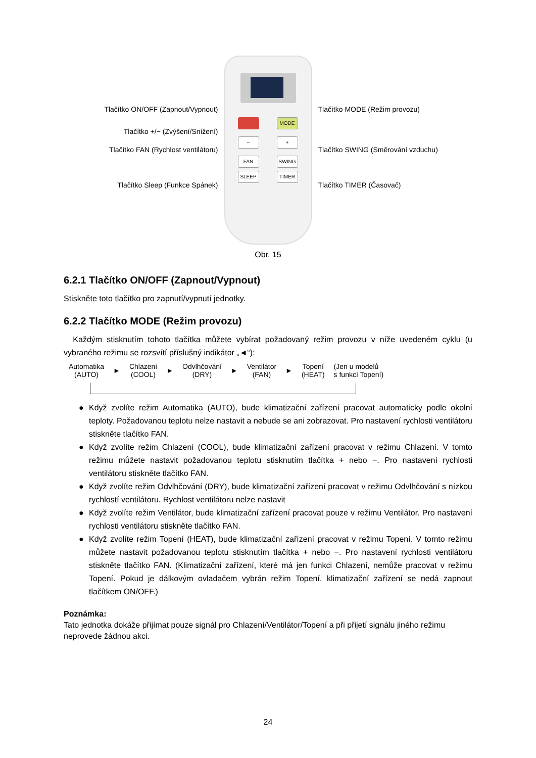Tlačítko ON/OFF (Zapnout/Vypnout)
Tlačítko +/− (Zvýšení/Snížení)
Tlačítko FAN (Rychlost ventilátoru)
Tlačítko Sleep (Funkce Spánek)
MODE
− +
FAN SWING
SLEEP TIMER
Tlačítko MODE (Režim provozu)
Tlačítko SWING (Směrování vzduchu)
Tlačítko TIMER (Časovač)
Obr. 15
6.2.1 Tlačítko ON/OFF (Zapnout/Vypnout)
Stiskněte toto tlačítko pro zapnutí/vypnutí jednotky.
6.2.2 Tlačítko MODE (Režim provozu)
Každým stisknutím tohoto tlačítka můžete vybírat požadovaný režim provozu v níže uvedeném cyklu (u vybraného režimu se rozsvítí příslušný indikátor „◄“):
Automatika
(AUTO)
►
Chlazení
(COOL)
►
Odvlhčování
(DRY)
►
Ventilátor
(FAN)
►
Topení
(HEAT)
(Jen u modelů
s funkcí Topení)
● Když zvolíte režim Automatika (AUTO), bude klimatizační zařízení pracovat automaticky podle okolní teploty. Požadovanou teplotu nelze nastavit a nebude se ani zobrazovat. Pro nastavení rychlosti ventilátoru stiskněte tlačítko FAN.
● Když zvolíte režim Chlazení (COOL), bude klimatizační zařízení pracovat v režimu Chlazení. V tomto režimu můžete nastavit požadovanou teplotu stisknutím tlačítka + nebo −. Pro nastavení rychlosti ventilátoru stiskněte tlačítko FAN.
● Když zvolíte režim Odvlhčování (DRY), bude klimatizační zařízení pracovat v režimu Odvlhčování s nízkou rychlostí ventilátoru. Rychlost ventilátoru nelze nastavit
● Když zvolíte režim Ventilátor, bude klimatizační zařízení pracovat pouze v režimu Ventilátor. Pro nastavení rychlosti ventilátoru stiskněte tlačítko FAN.
● Když zvolíte režim Topení (HEAT), bude klimatizační zařízení pracovat v režimu Topení. V tomto režimu můžete nastavit požadovanou teplotu stisknutím tlačítka + nebo −. Pro nastavení rychlosti ventilátoru stiskněte tlačítko FAN. (Klimatizační zařízení, které má jen funkci Chlazení, nemůže pracovat v režimu Topení. Pokud je dálkovým ovladačem vybrán režim Topení, klimatizační zařízení se nedá zapnout tlačítkem ON/OFF.)
Poznámka:
Tato jednotka dokáže přijímat pouze signál pro Chlazení/Ventilátor/Topení a při přijetí signálu jiného režimu neprovede žádnou akci.
24